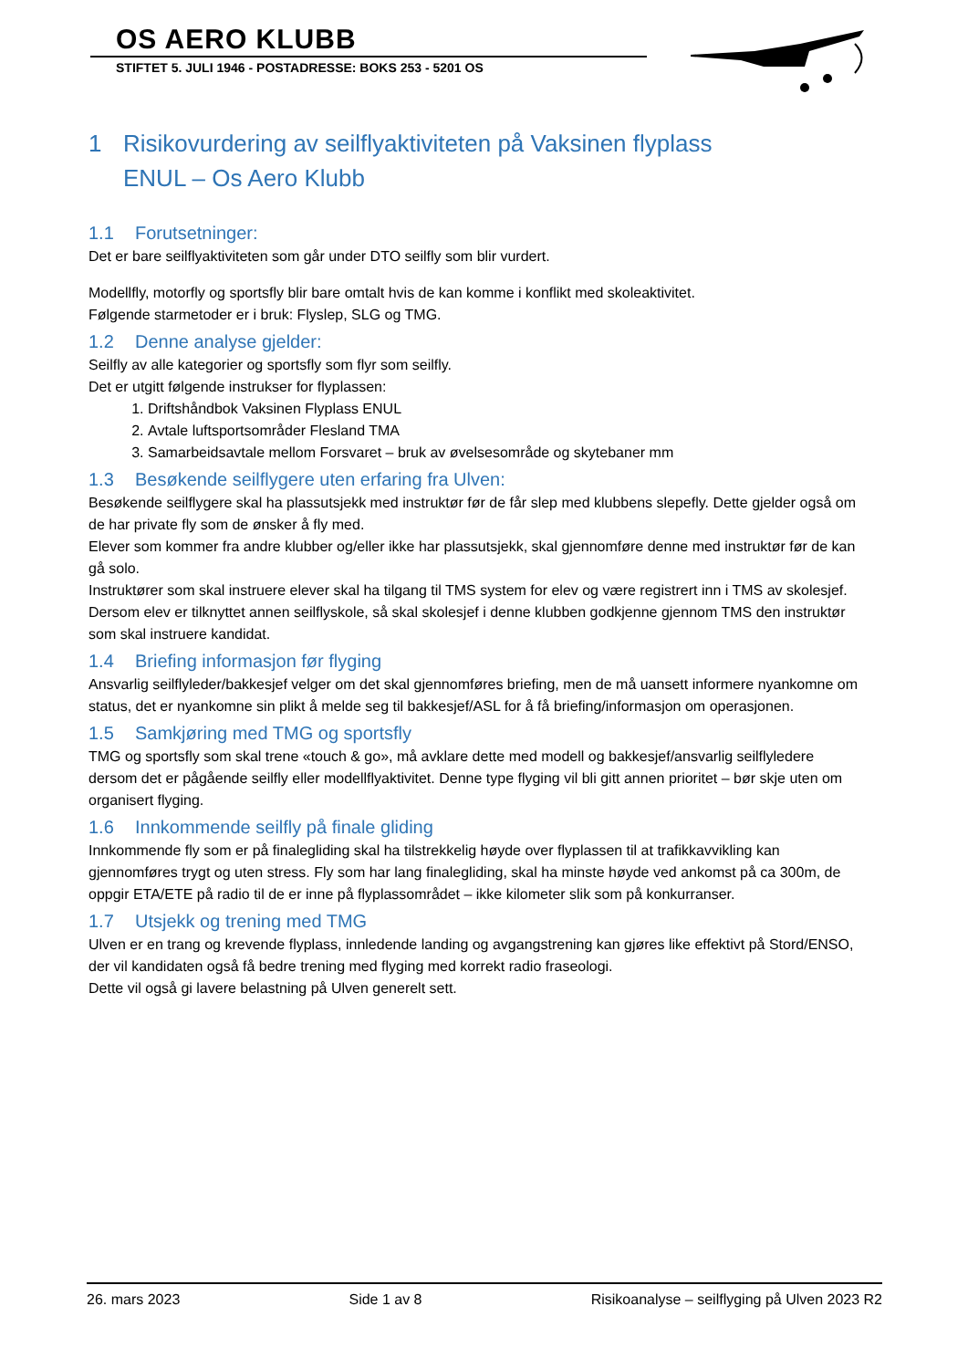OS AERO KLUBB
STIFTET 5. JULI 1946 - POSTADRESSE: BOKS 253 - 5201 OS
1 Risikovurdering av seilflyaktiviteten på Vaksinen flyplass
ENUL – Os Aero Klubb
1.1 Forutsetninger:
Det er bare seilflyaktiviteten som går under DTO seilfly som blir vurdert.
Modellfly, motorfly og sportsfly blir bare omtalt hvis de kan komme i konflikt med skoleaktivitet.
Følgende starmetoder er i bruk: Flyslep, SLG og TMG.
1.2 Denne analyse gjelder:
Seilfly av alle kategorier og sportsfly som flyr som seilfly.
Det er utgitt følgende instrukser for flyplassen:
1. Driftshåndbok Vaksinen Flyplass ENUL
2. Avtale luftsportsområder Flesland TMA
3. Samarbeidsavtale mellom Forsvaret – bruk av øvelsesområde og skytebaner mm
1.3 Besøkende seilflygere uten erfaring fra Ulven:
Besøkende seilflygere skal ha plassutsjekk med instruktør før de får slep med klubbens slepefly. Dette gjelder også om de har private fly som de ønsker å fly med.
Elever som kommer fra andre klubber og/eller ikke har plassutsjekk, skal gjennomføre denne med instruktør før de kan gå solo.
Instruktører som skal instruere elever skal ha tilgang til TMS system for elev og være registrert inn i TMS av skolesjef.
Dersom elev er tilknyttet annen seilflyskole, så skal skolesjef i denne klubben godkjenne gjennom TMS den instruktør som skal instruere kandidat.
1.4 Briefing informasjon før flyging
Ansvarlig seilflyleder/bakkesjef velger om det skal gjennomføres briefing, men de må uansett informere nyankomne om status, det er nyankomne sin plikt å melde seg til bakkesjef/ASL for å få briefing/informasjon om operasjonen.
1.5 Samkjøring med TMG og sportsfly
TMG og sportsfly som skal trene «touch & go», må avklare dette med modell og bakkesjef/ansvarlig seilflyledere dersom det er pågående seilfly eller modellflyaktivitet. Denne type flyging vil bli gitt annen prioritet – bør skje uten om organisert flyging.
1.6 Innkommende seilfly på finale gliding
Innkommende fly som er på finalegliding skal ha tilstrekkelig høyde over flyplassen til at trafikkavvikling kan gjennomføres trygt og uten stress. Fly som har lang finalegliding, skal ha minste høyde ved ankomst på ca 300m, de oppgir ETA/ETE på radio til de er inne på flyplassområdet – ikke kilometer slik som på konkurranser.
1.7 Utsjekk og trening med TMG
Ulven er en trang og krevende flyplass, innledende landing og avgangstrening kan gjøres like effektivt på Stord/ENSO, der vil kandidaten også få bedre trening med flyging med korrekt radio fraseologi.
Dette vil også gi lavere belastning på Ulven generelt sett.
26. mars 2023 Side 1 av 8 Risikoanalyse – seilflyging på Ulven 2023 R2